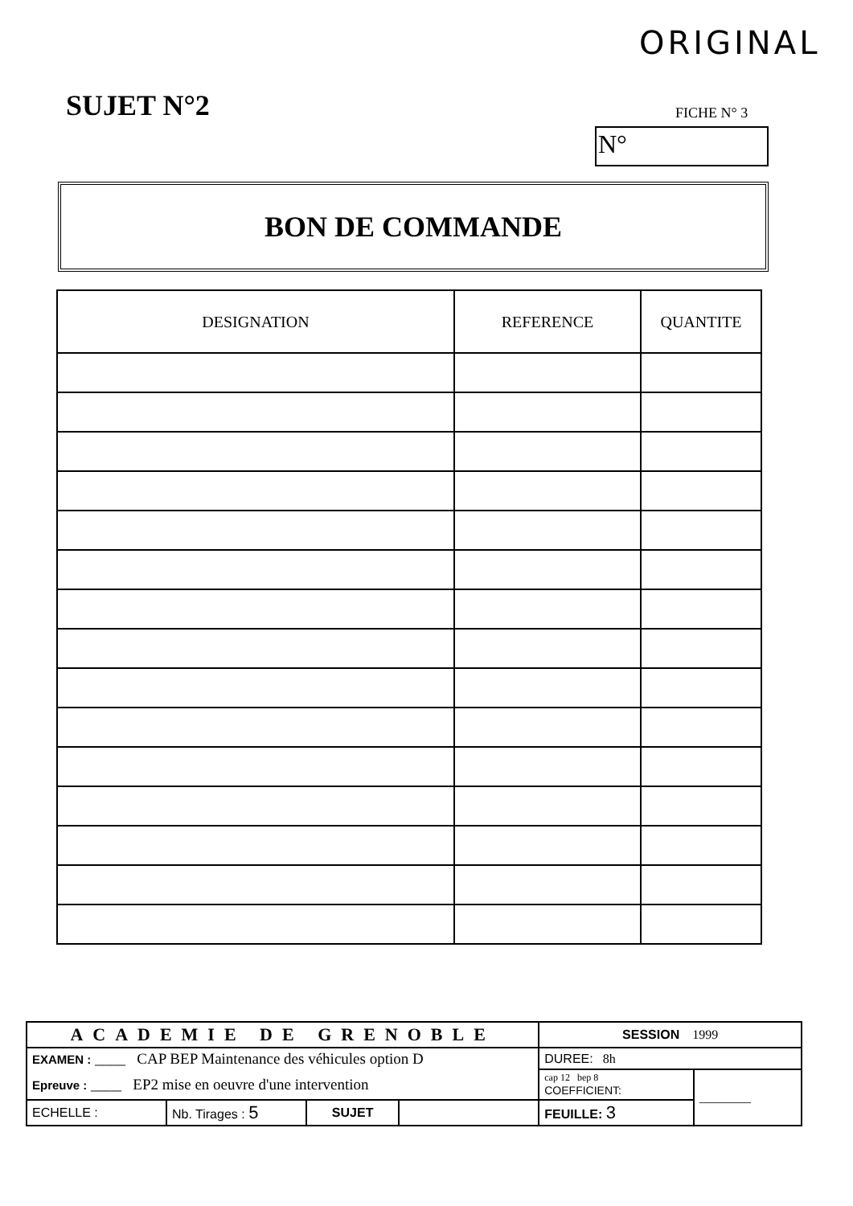ORIGINAL
SUJET N°2 FICHE N° 3
N°
BON DE COMMANDE
| DESIGNATION | REFERENCE | QUANTITE |
| --- | --- | --- |
| ACADEMIE DE GRENOBLE | | | | SESSION 1999 | |
| EXAMEN : ____ CAP BEP Maintenance des véhicules option D | | | | DUREE: 8h | |
| Epreuve : ____ EP2 mise en oeuvre d'une intervention | | | | cap 12 bep 8 COEFFICIENT: | ________ |
| ECHELLE : | Nb. Tirages : 5 | SUJET | | FEUILLE: 3 | |